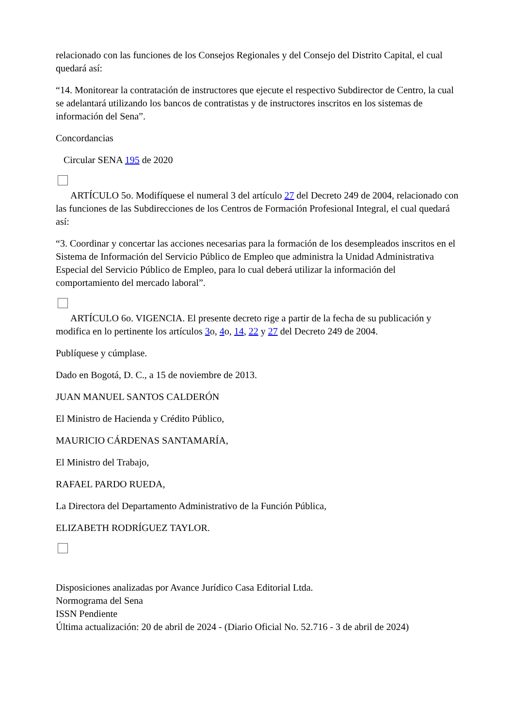relacionado con las funciones de los Consejos Regionales y del Consejo del Distrito Capital, el cual quedará así:
“14. Monitorear la contratación de instructores que ejecute el respectivo Subdirector de Centro, la cual se adelantará utilizando los bancos de contratistas y de instructores inscritos en los sistemas de información del Sena”.
Concordancias
Circular SENA 195 de 2020
ARTÍCULO 5o. Modifíquese el numeral 3 del artículo 27 del Decreto 249 de 2004, relacionado con las funciones de las Subdirecciones de los Centros de Formación Profesional Integral, el cual quedará así:
“3. Coordinar y concertar las acciones necesarias para la formación de los desempleados inscritos en el Sistema de Información del Servicio Público de Empleo que administra la Unidad Administrativa Especial del Servicio Público de Empleo, para lo cual deberá utilizar la información del comportamiento del mercado laboral”.
ARTÍCULO 6o. VIGENCIA. El presente decreto rige a partir de la fecha de su publicación y modifica en lo pertinente los artículos 3o, 4o, 14, 22 y 27 del Decreto 249 de 2004.
Publíquese y cúmplase.
Dado en Bogotá, D. C., a 15 de noviembre de 2013.
JUAN MANUEL SANTOS CALDERÓN
El Ministro de Hacienda y Crédito Público,
MAURICIO CÁRDENAS SANTAMARÍA,
El Ministro del Trabajo,
RAFAEL PARDO RUEDA,
La Directora del Departamento Administrativo de la Función Pública,
ELIZABETH RODRÍGUEZ TAYLOR.
Disposiciones analizadas por Avance Jurídico Casa Editorial Ltda.
Normograma del Sena
ISSN Pendiente
Última actualización: 20 de abril de 2024 - (Diario Oficial No. 52.716 - 3 de abril de 2024)